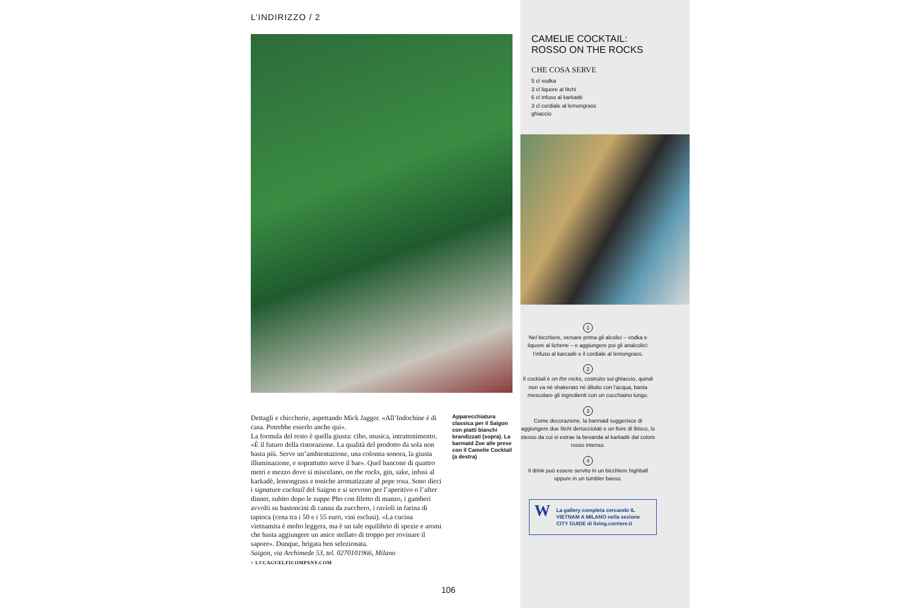L’INDIRIZZO / 2
Dettagli e chiccherie, aspettando Mick Jagger. «All’Indochine è di casa. Potrebbe esserlo anche qui».
La formula del resto è quella giusta: cibo, musica, intrattenimento. «È il futuro della ristorazione. La qualità del prodotto da sola non basta più. Serve un’ambientazione, una colonna sonora, la giusta illuminazione, e soprattutto serve il bar». Quel bancone di quattro metri e mezzo dove si miscelano, on the rocks, gin, sake, infusi al karkadè, lemongrass e toniche aromatizzate al pepe rosa. Sono dieci i signature cocktail del Saigon e si servono per l’aperitivo o l’after dinner, subito dopo le zuppe Pho con filetto di manzo, i gamberi avvolti su bastoncini di canna da zucchero, i ravioli in farina di tapioca (cena tra i 50 e i 55 euro, vini esclusi). «La cucina vietnamita è molto leggera, ma è un tale equilibrio di spezie e aromi che basta aggiungere un anice stellato di troppo per rovinare il sapore». Dunque, brigata ben selezionata.
Saigon, via Archimede 53, tel. 0270101966, Milano
> LUCAGUELFICOMPANY.COM
Apparecchiatura classica per il Saigon con piatti bianchi brandizzati (sopra). La barmaid Zoe alle prese con il Camelie Cocktail (a destra)
106
CAMELIE COCKTAIL:
ROSSO ON THE ROCKS
CHE COSA SERVE
5 cl vodka
3 cl liquore al litchi
6 cl infuso al karkadè
3 cl cordiale al lemongrass
ghiaccio
1
Nel bicchiere, versare prima gli alcolici – vodka e liquore al lichene – e aggiungere poi gli analcolici: l’infuso al karcadè e il cordiale al lemongrass.
2
Il cocktail è on the rocks, costruito sul ghiaccio, quindi non va né shakerato né diluito con l’acqua, basta mescolare gli ingredienti con un cucchiaino lungo.
3
Come decorazione, la barmaid suggerisce di aggiungere due litchi denocciolati e un fiore di ibisco, lo stesso da cui si estrae la bevanda al karkadè dal colore rosso intenso.
4
Il drink può essere servito in un bicchiere highball oppure in un tumbler basso.
W
La gallery completa cercando IL VIETNAM A MILANO nella sezione CITY GUIDE di living.corriere.it